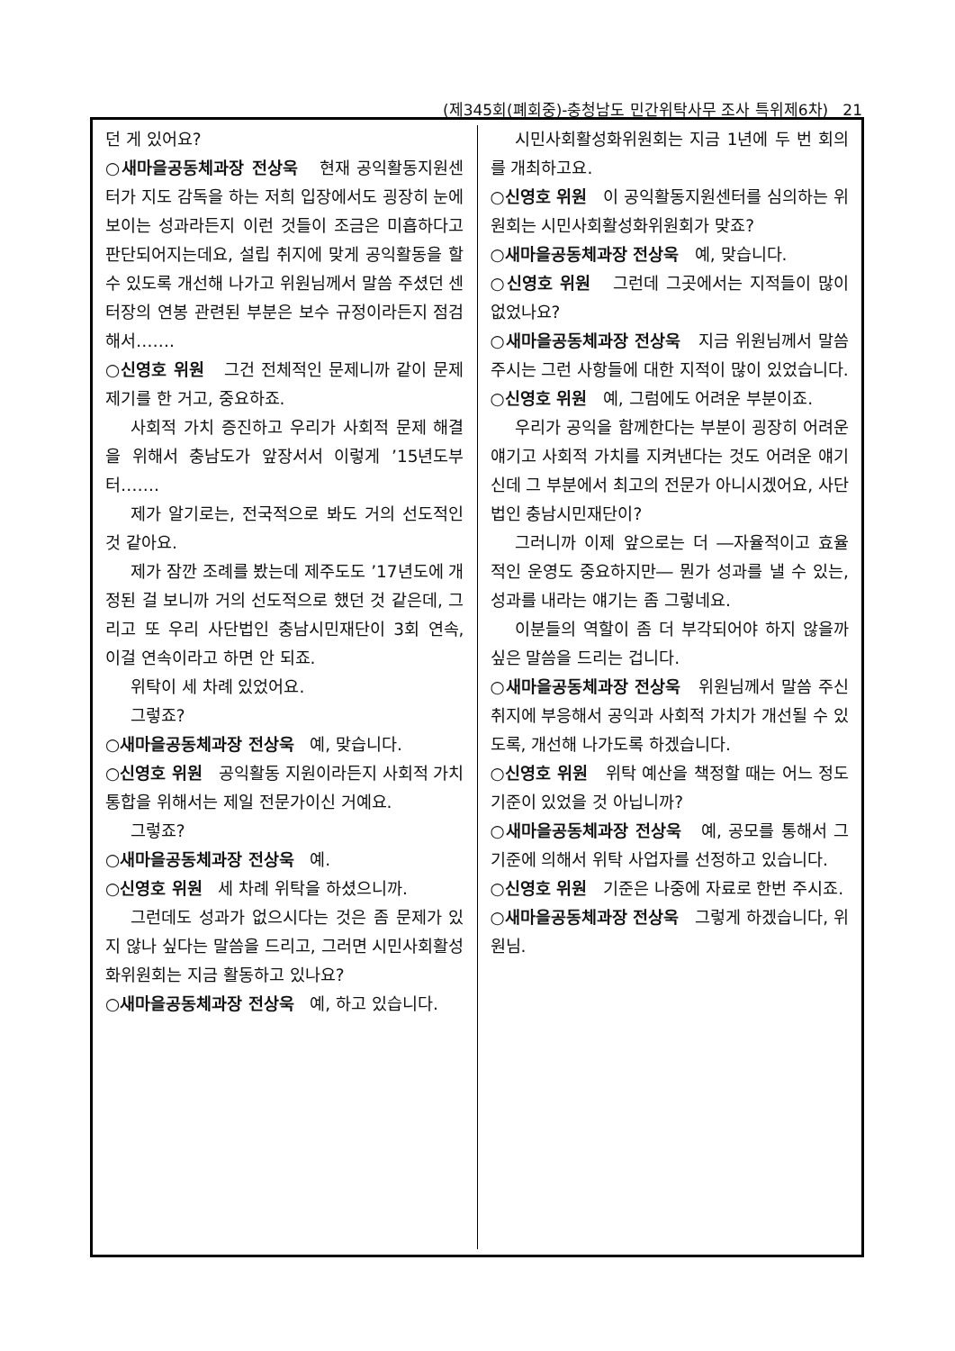(제345회(폐회중)-충청남도 민간위탁사무 조사 특위제6차) 21
던 게 있어요?
○새마을공동체과장 전상욱 현재 공익활동지원센터가 지도 감독을 하는 저희 입장에서도 굉장히 눈에 보이는 성과라든지 이런 것들이 조금은 미흡하다고 판단되어지는데요, 설립 취지에 맞게 공익활동을 할 수 있도록 개선해 나가고 위원님께서 말씀 주셨던 센터장의 연봉 관련된 부분은 보수 규정이라든지 점검해서…….
○신영호 위원 그건 전체적인 문제니까 같이 문제 제기를 한 거고, 중요하죠.
사회적 가치 증진하고 우리가 사회적 문제 해결을 위해서 충남도가 앞장서서 이렇게 ’15년도부터…….
제가 알기로는, 전국적으로 봐도 거의 선도적인 것 같아요.
제가 잠깐 조례를 봤는데 제주도도 ’17년도에 개정된 걸 보니까 거의 선도적으로 했던 것 같은데, 그리고 또 우리 사단법인 충남시민재단이 3회 연속, 이걸 연속이라고 하면 안 되죠.
위탁이 세 차례 있었어요.
그렇죠?
○새마을공동체과장 전상욱 예, 맞습니다.
○신영호 위원 공익활동 지원이라든지 사회적 가치 통합을 위해서는 제일 전문가이신 거예요.
그렇죠?
○새마을공동체과장 전상욱 예.
○신영호 위원 세 차례 위탁을 하셨으니까.
그런데도 성과가 없으시다는 것은 좀 문제가 있지 않나 싶다는 말씀을 드리고, 그러면 시민사회활성화위원회는 지금 활동하고 있나요?
○새마을공동체과장 전상욱 예, 하고 있습니다.
시민사회활성화위원회는 지금 1년에 두 번 회의를 개최하고요.
○신영호 위원 이 공익활동지원센터를 심의하는 위원회는 시민사회활성화위원회가 맞죠?
○새마을공동체과장 전상욱 예, 맞습니다.
○신영호 위원 그런데 그곳에서는 지적들이 많이 없었나요?
○새마을공동체과장 전상욱 지금 위원님께서 말씀 주시는 그런 사항들에 대한 지적이 많이 있었습니다.
○신영호 위원 예, 그럼에도 어려운 부분이죠.
우리가 공익을 함께한다는 부분이 굉장히 어려운 얘기고 사회적 가치를 지켜낸다는 것도 어려운 얘기신데 그 부분에서 최고의 전문가 아니시겠어요, 사단법인 충남시민재단이?
그러니까 이제 앞으로는 더 ―자율적이고 효율적인 운영도 중요하지만― 뭔가 성과를 낼 수 있는, 성과를 내라는 얘기는 좀 그렇네요.
이분들의 역할이 좀 더 부각되어야 하지 않을까 싶은 말씀을 드리는 겁니다.
○새마을공동체과장 전상욱 위원님께서 말씀 주신 취지에 부응해서 공익과 사회적 가치가 개선될 수 있도록, 개선해 나가도록 하겠습니다.
○신영호 위원 위탁 예산을 책정할 때는 어느 정도 기준이 있었을 것 아닙니까?
○새마을공동체과장 전상욱 예, 공모를 통해서 그 기준에 의해서 위탁 사업자를 선정하고 있습니다.
○신영호 위원 기준은 나중에 자료로 한번 주시죠.
○새마을공동체과장 전상욱 그렇게 하겠습니다, 위원님.